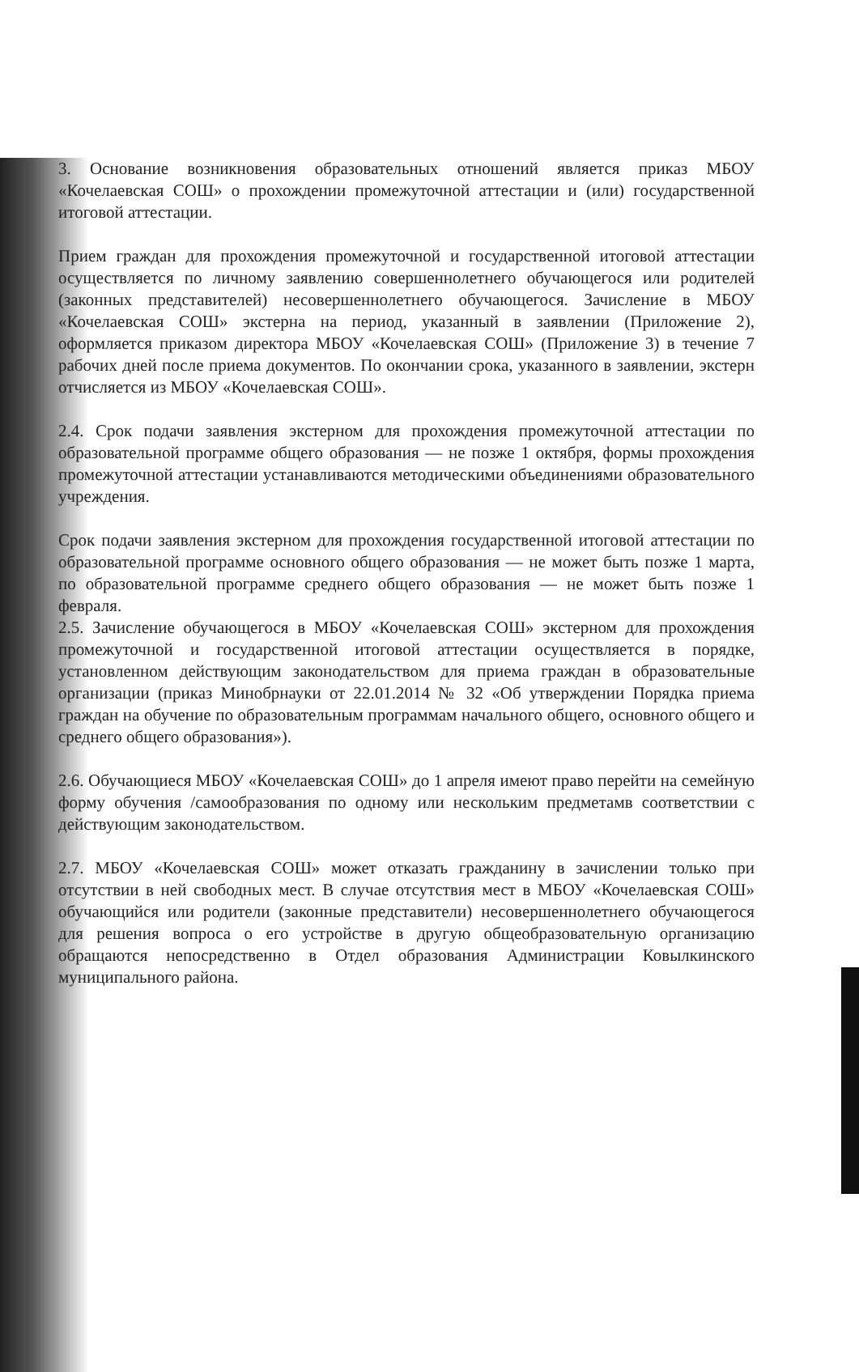3. Основание возникновения образовательных отношений является приказ МБОУ «Кочелаевская СОШ» о прохождении промежуточной аттестации и (или) государственной итоговой аттестации.
Прием граждан для прохождения промежуточной и государственной итоговой аттестации осуществляется по личному заявлению совершеннолетнего обучающегося или родителей (законных представителей) несовершеннолетнего обучающегося. Зачисление в МБОУ «Кочелаевская СОШ» экстерна на период, указанный в заявлении (Приложение 2), оформляется приказом директора МБОУ «Кочелаевская СОШ» (Приложение 3) в течение 7 рабочих дней после приема документов. По окончании срока, указанного в заявлении, экстерн отчисляется из МБОУ «Кочелаевская СОШ».
2.4. Срок подачи заявления экстерном для прохождения промежуточной аттестации по образовательной программе общего образования — не позже 1 октября, формы прохождения промежуточной аттестации устанавливаются методическими объединениями образовательного учреждения.
Срок подачи заявления экстерном для прохождения государственной итоговой аттестации по образовательной программе основного общего образования — не может быть позже 1 марта, по образовательной программе среднего общего образования — не может быть позже 1 февраля.
2.5. Зачисление обучающегося в МБОУ «Кочелаевская СОШ» экстерном для прохождения промежуточной и государственной итоговой аттестации осуществляется в порядке, установленном действующим законодательством для приема граждан в образовательные организации (приказ Минобрнауки от 22.01.2014 № 32 «Об утверждении Порядка приема граждан на обучение по образовательным программам начального общего, основного общего и среднего общего образования»).
2.6. Обучающиеся МБОУ «Кочелаевская СОШ» до 1 апреля имеют право перейти на семейную форму обучения /самообразования по одному или нескольким предметамв соответствии с действующим законодательством.
2.7. МБОУ «Кочелаевская СОШ» может отказать гражданину в зачислении только при отсутствии в ней свободных мест. В случае отсутствия мест в МБОУ «Кочелаевская СОШ» обучающийся или родители (законные представители) несовершеннолетнего обучающегося для решения вопроса о его устройстве в другую общеобразовательную организацию обращаются непосредственно в Отдел образования Администрации Ковылкинского муниципального района.